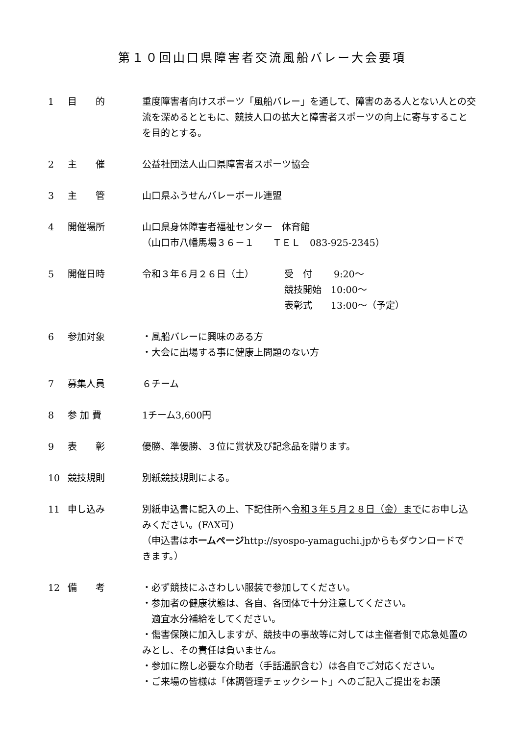第１０回山口県障害者交流風船バレー大会要項
1 目　　的 重度障害者向けスポーツ「風船バレー」を通して、障害のある人とない人との交流を深めるとともに、競技人口の拡大と障害者スポーツの向上に寄与することを目的とする。
2 主　　催 公益社団法人山口県障害者スポーツ協会
3 主　　管 山口県ふうせんバレーボール連盟
4 開催場所 山口県身体障害者福祉センター　体育館
（山口市八幡馬場３６－１　　ＴＥＬ　083-925-2345）
5 開催日時 令和３年６月２６日（土） 受　付　　 9:20～
競技開始　10:00～
表彰式　　13:00～（予定）
6 参加対象 ・風船バレーに興味のある方
・大会に出場する事に健康上問題のない方
7 募集人員 ６チーム
8 参 加 費 1チーム3,600円
9 表　　彰 優勝、準優勝、３位に賞状及び記念品を贈ります。
10 競技規則 別紙競技規則による。
11 申し込み 別紙申込書に記入の上、下記住所へ令和３年５月２８日（金）までにお申し込みください。(FAX可)
（申込書はホームページhttp://syospo-yamaguchi.jpからもダウンロードで きます。）
12 備　　考 ・必ず競技にふさわしい服装で参加してください。
・参加者の健康状態は、各自、各団体で十分注意してください。
　適宜水分補給をしてください。
・傷害保険に加入しますが、競技中の事故等に対しては主催者側で応急処置のみとし、その責任は負いません。
・参加に際し必要な介助者（手話通訳含む）は各自でご対応ください。
・ご来場の皆様は「体調管理チェックシート」へのご記入ご提出をお願